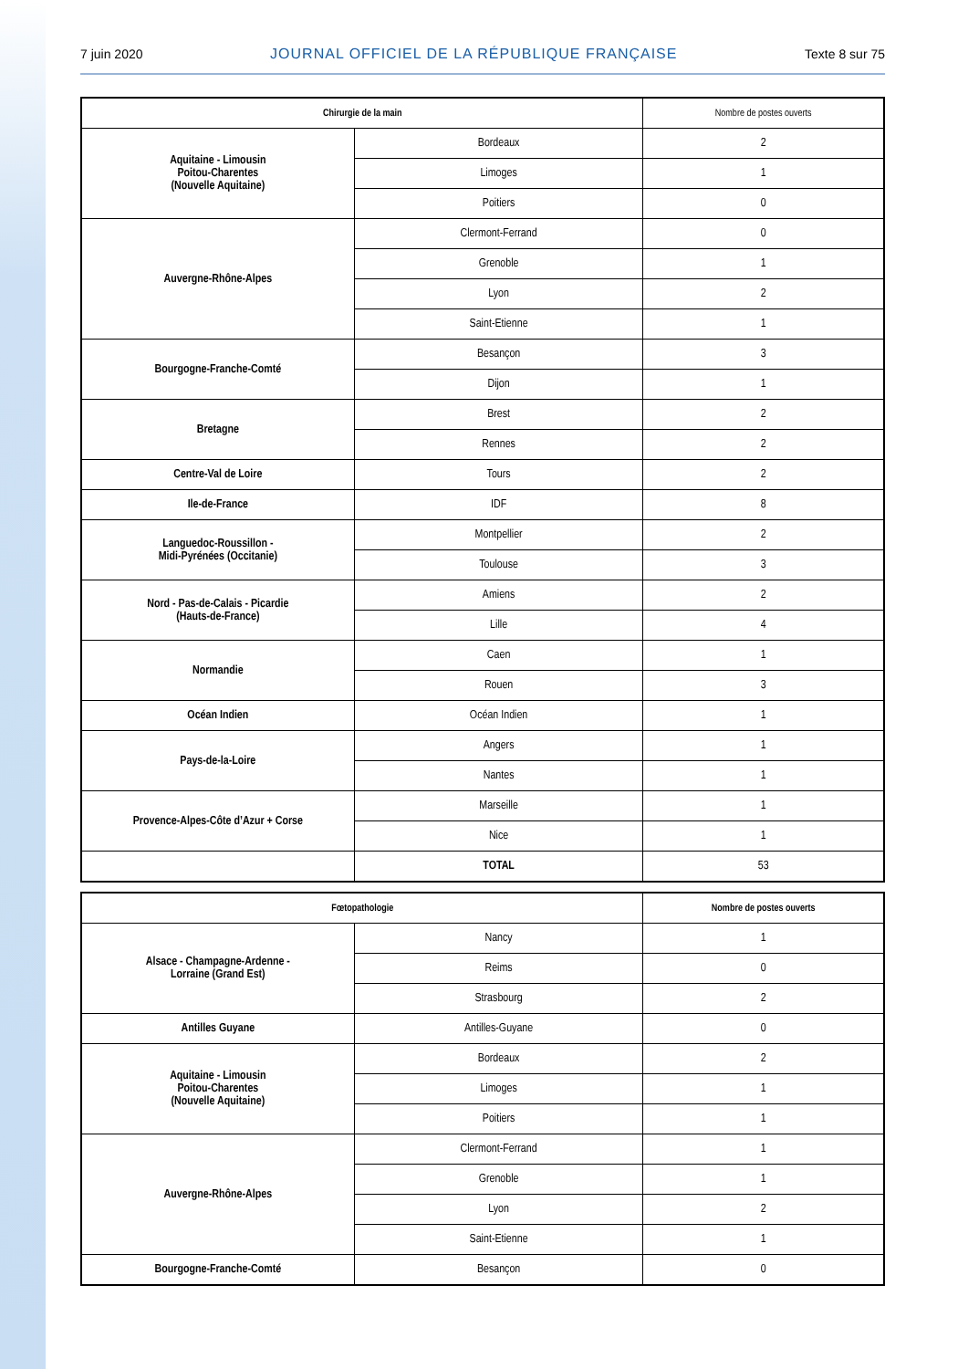7 juin 2020 JOURNAL OFFICIEL DE LA RÉPUBLIQUE FRANÇAISE Texte 8 sur 75
| Chirurgie de la main | | Nombre de postes ouverts |
| --- | --- | --- |
| Aquitaine - Limousin Poitou-Charentes (Nouvelle Aquitaine) | Bordeaux | 2 |
| | Limoges | 1 |
| | Poitiers | 0 |
| Auvergne-Rhône-Alpes | Clermont-Ferrand | 0 |
| | Grenoble | 1 |
| | Lyon | 2 |
| | Saint-Etienne | 1 |
| Bourgogne-Franche-Comté | Besançon | 3 |
| | Dijon | 1 |
| Bretagne | Brest | 2 |
| | Rennes | 2 |
| Centre-Val de Loire | Tours | 2 |
| Ile-de-France | IDF | 8 |
| Languedoc-Roussillon - Midi-Pyrénées (Occitanie) | Montpellier | 2 |
| | Toulouse | 3 |
| Nord - Pas-de-Calais - Picardie (Hauts-de-France) | Amiens | 2 |
| | Lille | 4 |
| Normandie | Caen | 1 |
| | Rouen | 3 |
| Océan Indien | Océan Indien | 1 |
| Pays-de-la-Loire | Angers | 1 |
| | Nantes | 1 |
| Provence-Alpes-Côte d’Azur + Corse | Marseille | 1 |
| | Nice | 1 |
| | TOTAL | 53 |
| Fœtopathologie | | Nombre de postes ouverts |
| --- | --- | --- |
| Alsace - Champagne-Ardenne - Lorraine (Grand Est) | Nancy | 1 |
| | Reims | 0 |
| | Strasbourg | 2 |
| Antilles Guyane | Antilles-Guyane | 0 |
| Aquitaine - Limousin Poitou-Charentes (Nouvelle Aquitaine) | Bordeaux | 2 |
| | Limoges | 1 |
| | Poitiers | 1 |
| Auvergne-Rhône-Alpes | Clermont-Ferrand | 1 |
| | Grenoble | 1 |
| | Lyon | 2 |
| | Saint-Etienne | 1 |
| Bourgogne-Franche-Comté | Besançon | 0 |